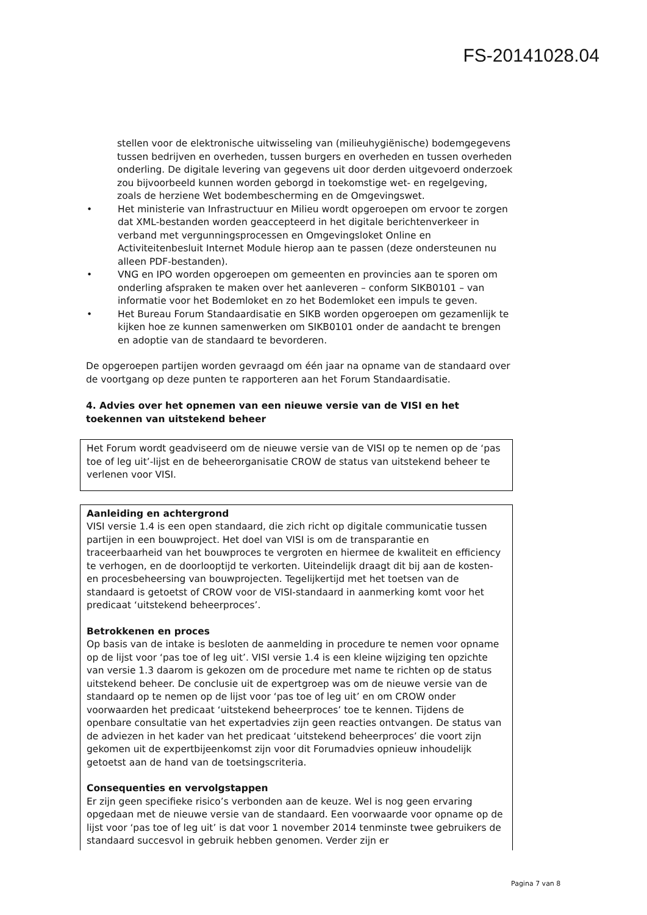FS-20141028.04
stellen voor de elektronische uitwisseling van (milieuhygiënische) bodemgegevens tussen bedrijven en overheden, tussen burgers en overheden en tussen overheden onderling. De digitale levering van gegevens uit door derden uitgevoerd onderzoek zou bijvoorbeeld kunnen worden geborgd in toekomstige wet- en regelgeving, zoals de herziene Wet bodembescherming en de Omgevingswet.
• Het ministerie van Infrastructuur en Milieu wordt opgeroepen om ervoor te zorgen dat XML-bestanden worden geaccepteerd in het digitale berichtenverkeer in verband met vergunningsprocessen en Omgevingsloket Online en Activiteitenbesluit Internet Module hierop aan te passen (deze ondersteunen nu alleen PDF-bestanden).
• VNG en IPO worden opgeroepen om gemeenten en provincies aan te sporen om onderling afspraken te maken over het aanleveren – conform SIKB0101 – van informatie voor het Bodemloket en zo het Bodemloket een impuls te geven.
• Het Bureau Forum Standaardisatie en SIKB worden opgeroepen om gezamenlijk te kijken hoe ze kunnen samenwerken om SIKB0101 onder de aandacht te brengen en adoptie van de standaard te bevorderen.
De opgeroepen partijen worden gevraagd om één jaar na opname van de standaard over de voortgang op deze punten te rapporteren aan het Forum Standaardisatie.
4. Advies over het opnemen van een nieuwe versie van de VISI en het toekennen van uitstekend beheer
Het Forum wordt geadviseerd om de nieuwe versie van de VISI op te nemen op de ‘pas toe of leg uit’-lijst en de beheerorganisatie CROW de status van uitstekend beheer te verlenen voor VISI.
Aanleiding en achtergrond
VISI versie 1.4 is een open standaard, die zich richt op digitale communicatie tussen partijen in een bouwproject. Het doel van VISI is om de transparantie en traceerbaarheid van het bouwproces te vergroten en hiermee de kwaliteit en efficiency te verhogen, en de doorlooptijd te verkorten. Uiteindelijk draagt dit bij aan de kosten- en procesbeheersing van bouwprojecten. Tegelijkertijd met het toetsen van de standaard is getoetst of CROW voor de VISI-standaard in aanmerking komt voor het predicaat ‘uitstekend beheerproces’.
Betrokkenen en proces
Op basis van de intake is besloten de aanmelding in procedure te nemen voor opname op de lijst voor ‘pas toe of leg uit’. VISI versie 1.4 is een kleine wijziging ten opzichte van versie 1.3 daarom is gekozen om de procedure met name te richten op de status uitstekend beheer. De conclusie uit de expertgroep was om de nieuwe versie van de standaard op te nemen op de lijst voor ‘pas toe of leg uit’ en om CROW onder voorwaarden het predicaat ‘uitstekend beheerproces’ toe te kennen. Tijdens de openbare consultatie van het expertadvies zijn geen reacties ontvangen. De status van de adviezen in het kader van het predicaat ‘uitstekend beheerproces’ die voort zijn gekomen uit de expertbijeenkomst zijn voor dit Forumadvies opnieuw inhoudelijk getoetst aan de hand van de toetsingscriteria.
Consequenties en vervolgstappen
Er zijn geen specifieke risico’s verbonden aan de keuze. Wel is nog geen ervaring opgedaan met de nieuwe versie van de standaard. Een voorwaarde voor opname op de lijst voor ‘pas toe of leg uit’ is dat voor 1 november 2014 tenminste twee gebruikers de standaard succesvol in gebruik hebben genomen. Verder zijn er
Pagina 7 van 8